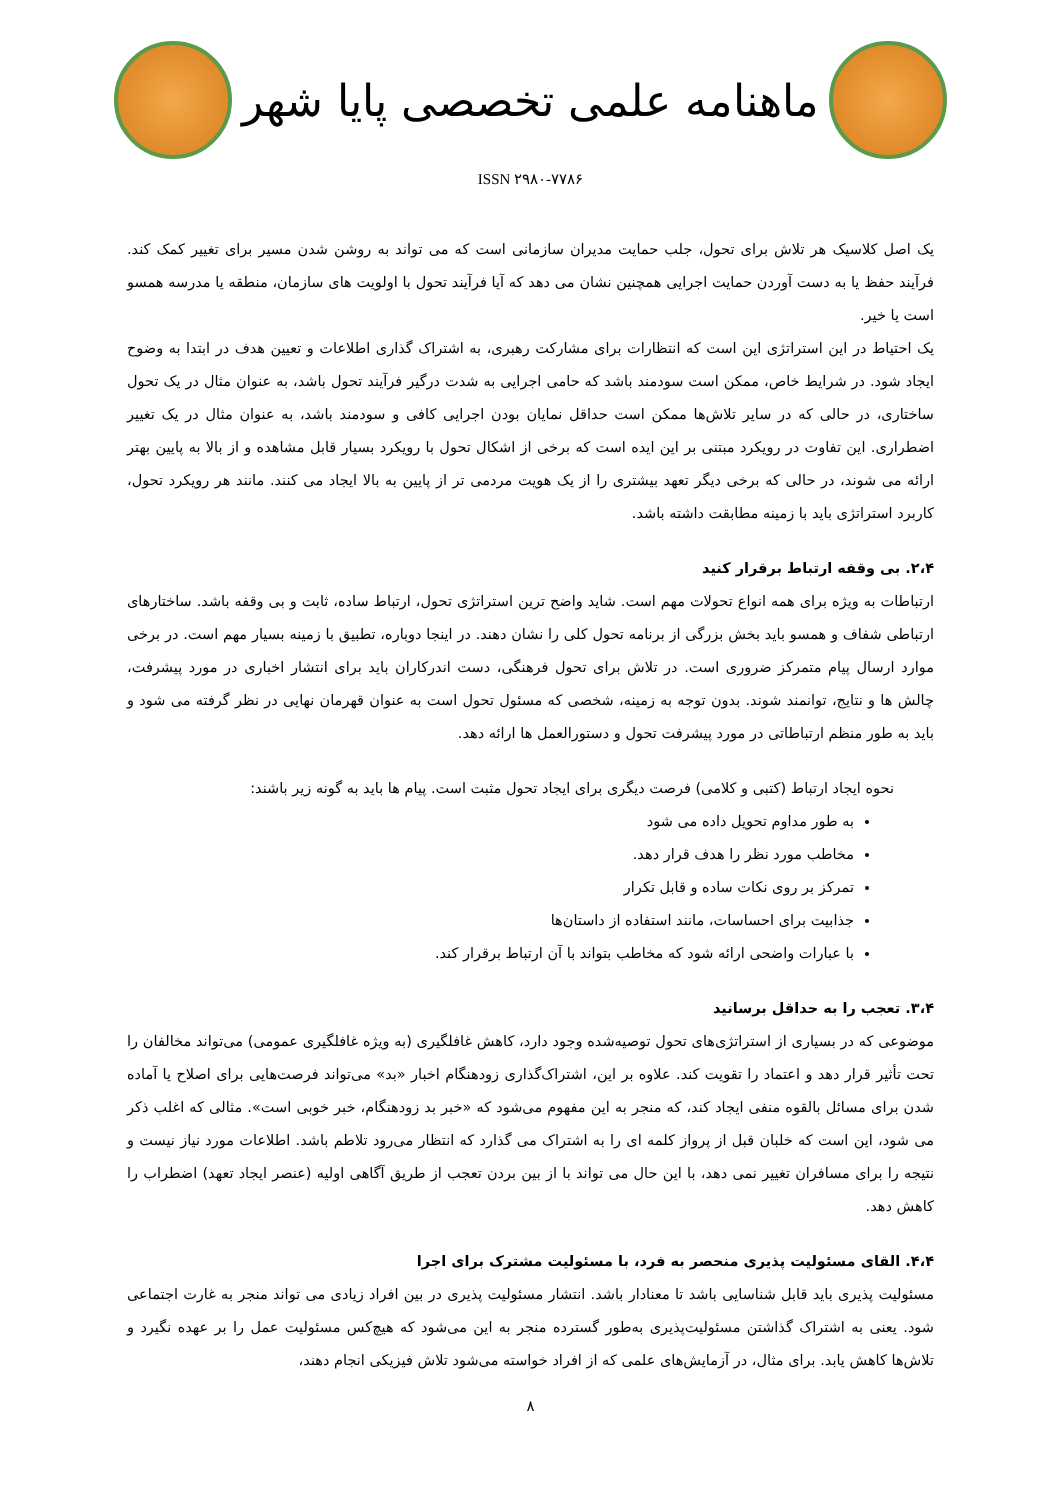ماهنامه علمی تخصصی پایا شهر
ISSN ۲۹۸۰-۷۷۸۶
یک اصل کلاسیک هر تلاش برای تحول، جلب حمایت مدیران سازمانی است که می تواند به روشن شدن مسیر برای تغییر کمک کند. فرآیند حفظ یا به دست آوردن حمایت اجرایی همچنین نشان می دهد که آیا فرآیند تحول با اولویت های سازمان، منطقه یا مدرسه همسو است یا خیر.
یک احتیاط در این استراتژی این است که انتظارات برای مشارکت رهبری، به اشتراک گذاری اطلاعات و تعیین هدف در ابتدا به وضوح ایجاد شود. در شرایط خاص، ممکن است سودمند باشد که حامی اجرایی به شدت درگیر فرآیند تحول باشد، به عنوان مثال در یک تحول ساختاری، در حالی که در سایر تلاش‌ها ممکن است حداقل نمایان بودن اجرایی کافی و سودمند باشد، به عنوان مثال در یک تغییر اضطراری. این تفاوت در رویکرد مبتنی بر این ایده است که برخی از اشکال تحول با رویکرد بسیار قابل مشاهده و از بالا به پایین بهتر ارائه می شوند، در حالی که برخی دیگر تعهد بیشتری را از یک هویت مردمی تر از پایین به بالا ایجاد می کنند. مانند هر رویکرد تحول، کاربرد استراتژی باید با زمینه مطابقت داشته باشد.
۲،۴. بی وقفه ارتباط برقرار کنید
ارتباطات به ویژه برای همه انواع تحولات مهم است. شاید واضح ترین استراتژی تحول، ارتباط ساده، ثابت و بی وقفه باشد. ساختارهای ارتباطی شفاف و همسو باید بخش بزرگی از برنامه تحول کلی را نشان دهند. در اینجا دوباره، تطبیق با زمینه بسیار مهم است. در برخی موارد ارسال پیام متمرکز ضروری است. در تلاش برای تحول فرهنگی، دست اندرکاران باید برای انتشار اخباری در مورد پیشرفت، چالش ها و نتایج، توانمند شوند. بدون توجه به زمینه، شخصی که مسئول تحول است به عنوان قهرمان نهایی در نظر گرفته می شود و باید به طور منظم ارتباطاتی در مورد پیشرفت تحول و دستورالعمل ها ارائه دهد.
نحوه ایجاد ارتباط (کتبی و کلامی) فرصت دیگری برای ایجاد تحول مثبت است. پیام ها باید به گونه زیر باشند:
به طور مداوم تحویل داده می شود
مخاطب مورد نظر را هدف قرار دهد.
تمرکز بر روی نکات ساده و قابل تکرار
جذابیت برای احساسات، مانند استفاده از داستان‌ها
با عبارات واضحی ارائه شود که مخاطب بتواند با آن ارتباط برقرار کند.
۳،۴. تعجب را به حداقل برسانید
موضوعی که در بسیاری از استراتژی‌های تحول توصیه‌شده وجود دارد، کاهش غافلگیری (به ویژه غافلگیری عمومی) می‌تواند مخالفان را تحت تأثیر قرار دهد و اعتماد را تقویت کند. علاوه بر این، اشتراک‌گذاری زودهنگام اخبار «بد» می‌تواند فرصت‌هایی برای اصلاح یا آماده شدن برای مسائل بالقوه منفی ایجاد کند، که منجر به این مفهوم می‌شود که «خبر بد زودهنگام، خبر خوبی است». مثالی که اغلب ذکر می شود، این است که خلبان قبل از پرواز کلمه ای را به اشتراک می گذارد که انتظار می‌رود تلاطم باشد. اطلاعات مورد نیاز نیست و نتیجه را برای مسافران تغییر نمی دهد، با این حال می تواند با از بین بردن تعجب از طریق آگاهی اولیه (عنصر ایجاد تعهد) اضطراب را کاهش دهد.
۴،۴. القای مسئولیت پذیری منحصر به فرد، با مسئولیت مشترک برای اجرا
مسئولیت پذیری باید قابل شناسایی باشد تا معنادار باشد. انتشار مسئولیت پذیری در بین افراد زیادی می تواند منجر به غارت اجتماعی شود. یعنی به اشتراک گذاشتن مسئولیت‌پذیری به‌طور گسترده منجر به این می‌شود که هیچ‌کس مسئولیت عمل را بر عهده نگیرد و تلاش‌ها کاهش یابد. برای مثال، در آزمایش‌های علمی که از افراد خواسته می‌شود تلاش فیزیکی انجام دهند،
۸